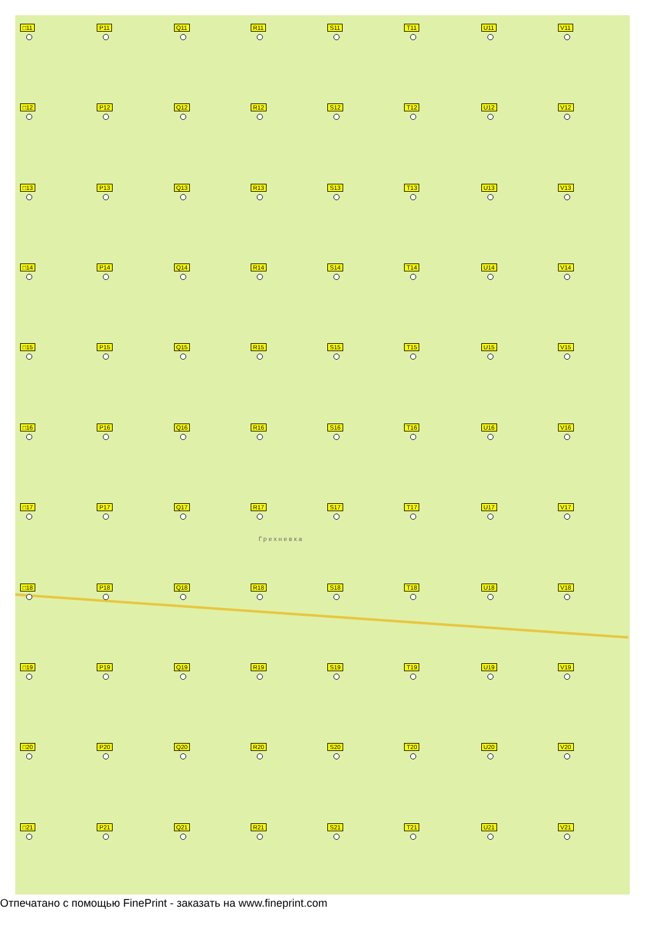□11
P11
Q11
R11
S11
T11
U11
V11
□12
P12
Q12
R12
S12
T12
U12
V12
□13
P13
Q13
R13
S13
T13
U13
V13
□14
P14
Q14
R14
S14
T14
U14
V14
□15
P15
Q15
R15
S15
T15
U15
V15
□16
P16
Q16
R16
S16
T16
U16
V16
□17
P17
Q17
R17
S17
T17
U17
V17
□18
P18
Q18
R18
S18
T18
U18
V18
□19
P19
Q19
R19
S19
T19
U19
V19
□20
P20
Q20
R20
S20
T20
U20
V20
□21
P21
Q21
R21
S21
T21
U21
V21
Грехневка
Отпечатано с помощью FinePrint - заказать на www.fineprint.com